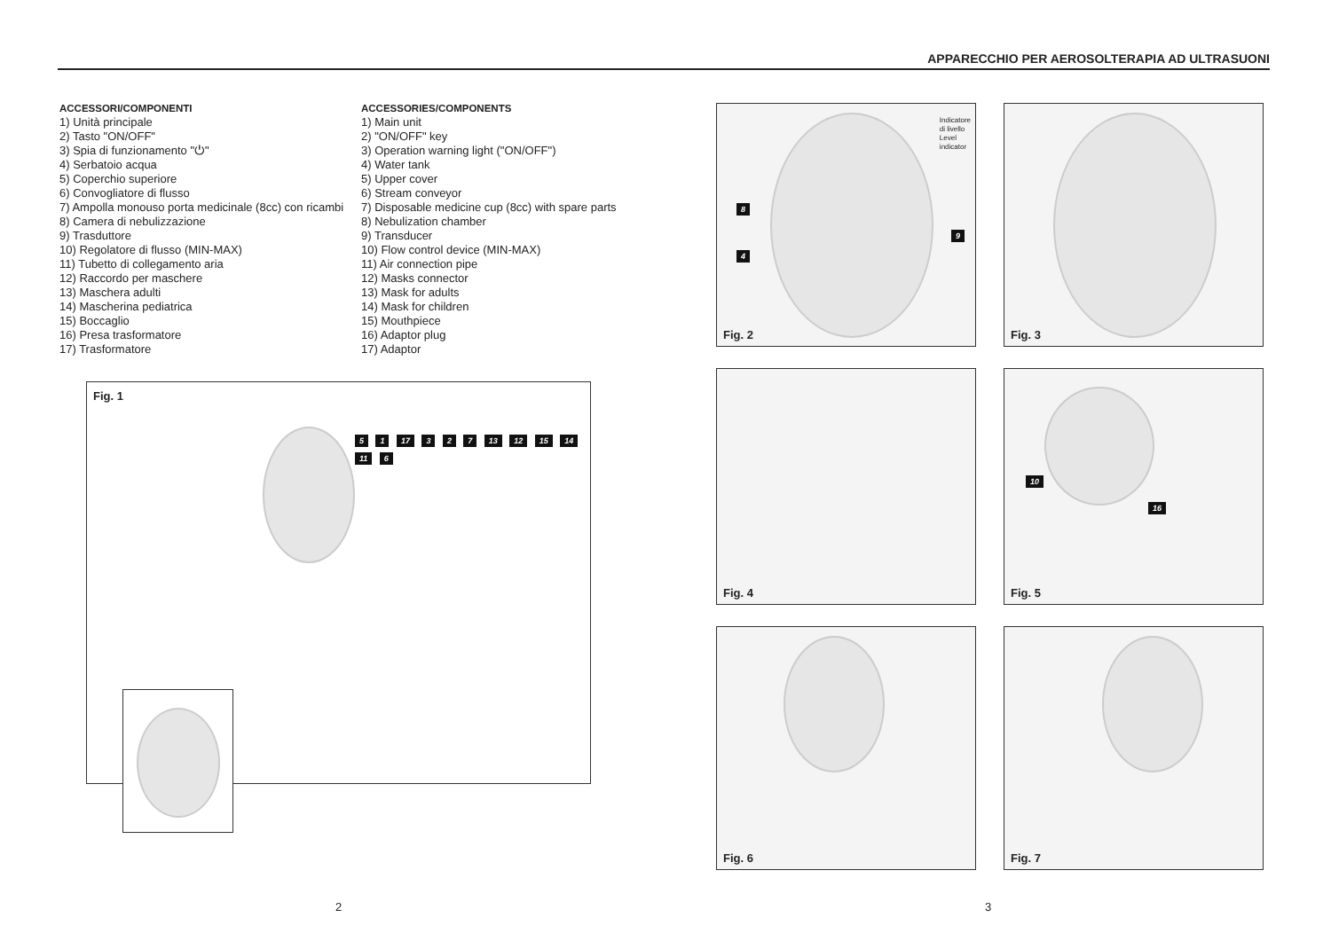APPARECCHIO PER AEROSOLTERAPIA AD ULTRASUONI
ACCESSORI/COMPONENTI
1) Unità principale
2) Tasto "ON/OFF"
3) Spia di funzionamento "⏻"
4) Serbatoio acqua
5) Coperchio superiore
6) Convogliatore di flusso
7) Ampolla monouso porta medicinale (8cc) con ricambi
8) Camera di nebulizzazione
9) Trasduttore
10) Regolatore di flusso (MIN-MAX)
11) Tubetto di collegamento aria
12) Raccordo per maschere
13) Maschera adulti
14) Mascherina pediatrica
15) Boccaglio
16) Presa trasformatore
17) Trasformatore
ACCESSORIES/COMPONENTS
1) Main unit
2) "ON/OFF" key
3) Operation warning light ("ON/OFF")
4) Water tank
5) Upper cover
6) Stream conveyor
7) Disposable medicine cup (8cc) with spare parts
8) Nebulization chamber
9) Transducer
10) Flow control device (MIN-MAX)
11) Air connection pipe
12) Masks connector
13) Mask for adults
14) Mask for children
15) Mouthpiece
16) Adaptor plug
17) Adaptor
Fig. 1
5 1 17 3 2 7 13 12 15 14 11 6
Indicatore
di livello
Level
indicator
8
4
9
Fig. 2
Fig. 3
Fig. 4 10
16
Fig. 5
Fig. 6 Fig. 7
2 3